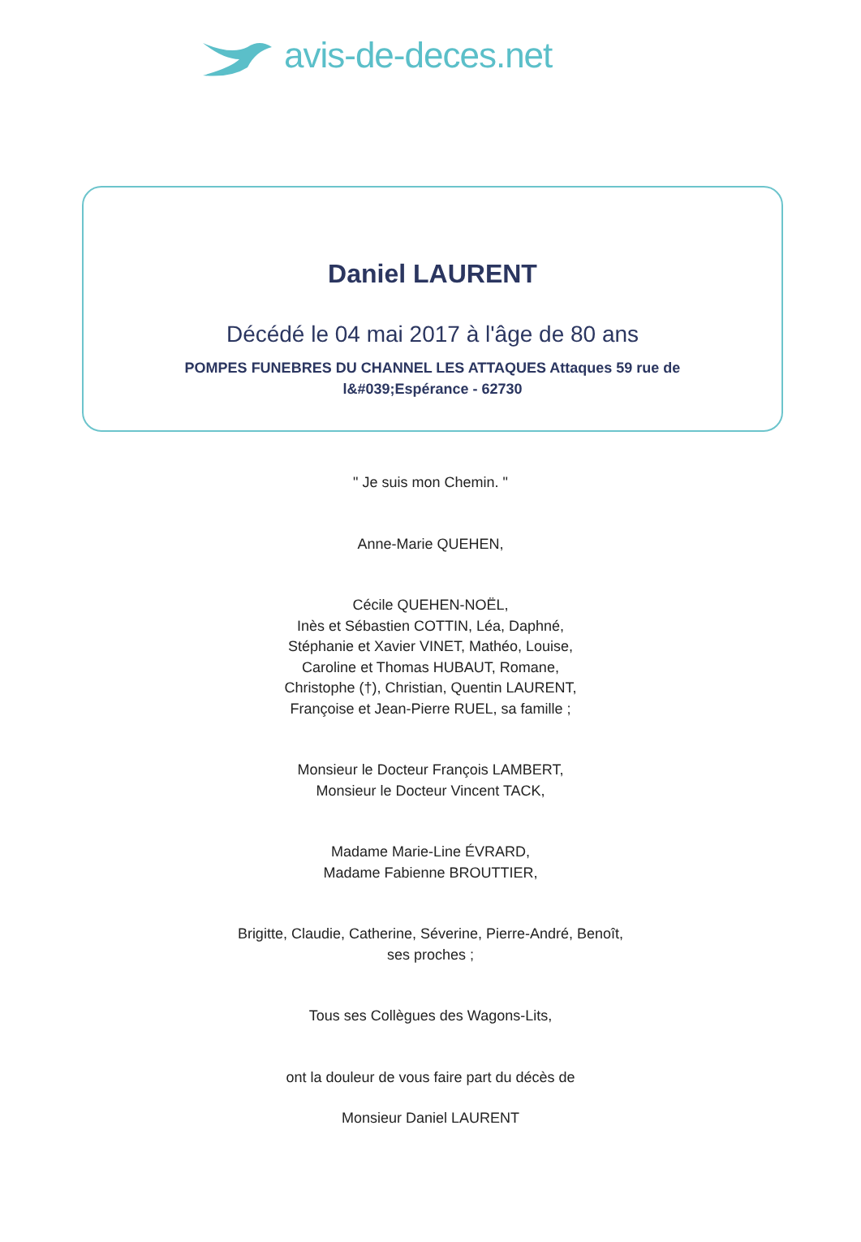avis-de-deces.net
Daniel LAURENT
Décédé le 04 mai 2017 à l'âge de 80 ans
POMPES FUNEBRES DU CHANNEL LES ATTAQUES Attaques 59 rue de l&#039;Espérance - 62730
" Je suis mon Chemin. "
Anne-Marie QUEHEN,
Cécile QUEHEN-NOËL,
Inès et Sébastien COTTIN, Léa, Daphné,
Stéphanie et Xavier VINET, Mathéo, Louise,
Caroline et Thomas HUBAUT, Romane,
Christophe (†), Christian, Quentin LAURENT,
Françoise et Jean-Pierre RUEL, sa famille ;
Monsieur le Docteur François LAMBERT,
Monsieur le Docteur Vincent TACK,
Madame Marie-Line ÉVRARD,
Madame Fabienne BROUTTIER,
Brigitte, Claudie, Catherine, Séverine, Pierre-André, Benoît,
ses proches ;
Tous ses Collègues des Wagons-Lits,
ont la douleur de vous faire part du décès de
Monsieur Daniel LAURENT